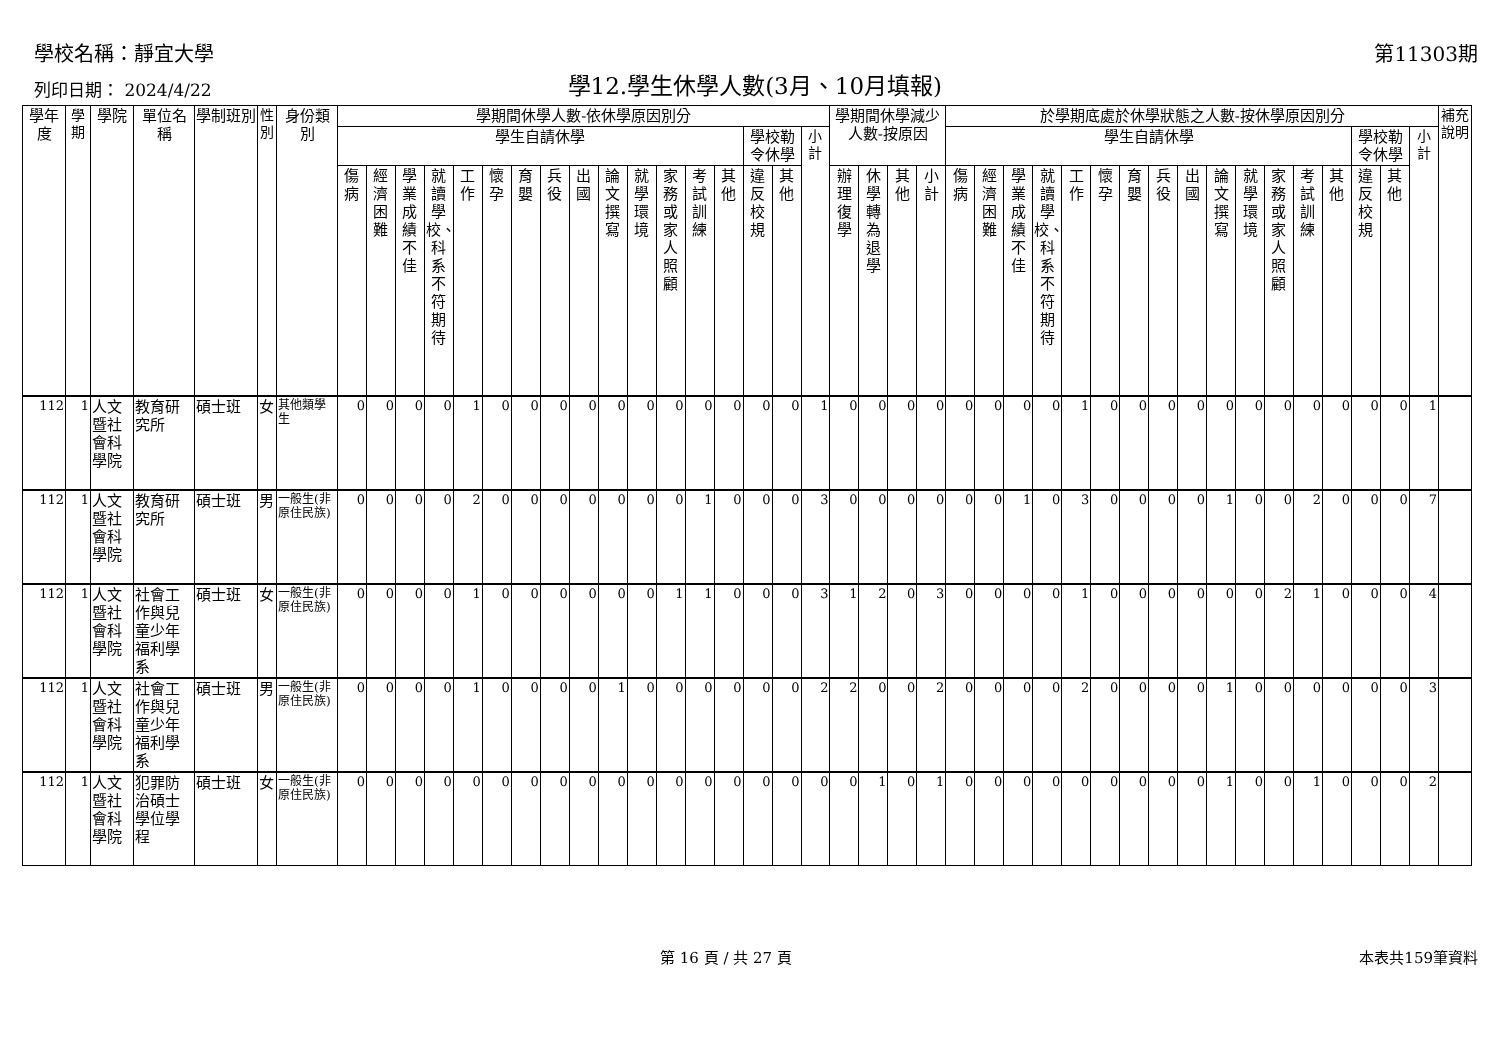學校名稱：靜宜大學 第11303期
列印日期： 2024/4/22 學12.學生休學人數(3月、10月填報)
| 學年度 | 學期 | 學院 | 單位名稱 | 學制班別 | 性別 | 身份類別 | 學期間休學人數-依休學原因別分 | | | | | | | | | | | | | | | | | 學期間休學減少人數-按原因 | | | | 於學期底處於休學狀態之人數-按休學原因別分 | | | | | | | | | | | | | | | | | 補充說明 |
| --- | --- | --- | --- | --- | --- | --- | --- | --- | --- | --- | --- | --- | --- | --- | --- | --- | --- | --- | --- | --- | --- | --- | --- | --- | --- | --- | --- | --- | --- | --- | --- | --- | --- | --- | --- | --- | --- | --- | --- | --- | --- | --- | --- | --- | --- |
| | | | | | | | 學生自請休學 | | | | | | | | | | | | | | 學校勒令休學 | | 小計 | | | | | 學生自請休學 | | | | | | | | | | | | | | 學校勒令休學 | | 小計 | |
| | | | | | | | 傷病 | 經濟困難 | 學業成績不佳 | 就讀學校、科系不符期待 | 工作 | 懷孕 | 育嬰 | 兵役 | 出國 | 論文撰寫 | 就學環境 | 家務或家人照顧 | 考試訓練 | 其他 | 違反校規 | 其他 | | 辦理復學 | 休學轉為退學 | 其他 | 小計 | 傷病 | 經濟困難 | 學業成績不佳 | 就讀學校、科系不符期待 | 工作 | 懷孕 | 育嬰 | 兵役 | 出國 | 論文撰寫 | 就學環境 | 家務或家人照顧 | 考試訓練 | 其他 | 違反校規 | 其他 | | |
| 112 | 1 | 人文暨社會科學院 | 教育研究所 | 碩士班 | 女 | 其他類學生 | 0 | 0 | 0 | 0 | 1 | 0 | 0 | 0 | 0 | 0 | 0 | 0 | 0 | 0 | 0 | 0 | 1 | 0 | 0 | 0 | 0 | 0 | 0 | 0 | 0 | 1 | 0 | 0 | 0 | 0 | 0 | 0 | 0 | 0 | 0 | 0 | 0 | 1 | |
| 112 | 1 | 人文暨社會科學院 | 教育研究所 | 碩士班 | 男 | 一般生(非原住民族) | 0 | 0 | 0 | 0 | 2 | 0 | 0 | 0 | 0 | 0 | 0 | 0 | 1 | 0 | 0 | 0 | 3 | 0 | 0 | 0 | 0 | 0 | 0 | 1 | 0 | 3 | 0 | 0 | 0 | 0 | 1 | 0 | 0 | 2 | 0 | 0 | 0 | 7 | |
| 112 | 1 | 人文暨社會科學院 | 社會工作與兒童少年福利學系 | 碩士班 | 女 | 一般生(非原住民族) | 0 | 0 | 0 | 0 | 1 | 0 | 0 | 0 | 0 | 0 | 0 | 1 | 1 | 0 | 0 | 0 | 3 | 1 | 2 | 0 | 3 | 0 | 0 | 0 | 0 | 1 | 0 | 0 | 0 | 0 | 0 | 0 | 2 | 1 | 0 | 0 | 0 | 4 | |
| 112 | 1 | 人文暨社會科學院 | 社會工作與兒童少年福利學系 | 碩士班 | 男 | 一般生(非原住民族) | 0 | 0 | 0 | 0 | 1 | 0 | 0 | 0 | 0 | 1 | 0 | 0 | 0 | 0 | 0 | 0 | 2 | 2 | 0 | 0 | 2 | 0 | 0 | 0 | 0 | 2 | 0 | 0 | 0 | 0 | 1 | 0 | 0 | 0 | 0 | 0 | 0 | 3 | |
| 112 | 1 | 人文暨社會科學院 | 犯罪防治碩士學位學程 | 碩士班 | 女 | 一般生(非原住民族) | 0 | 0 | 0 | 0 | 0 | 0 | 0 | 0 | 0 | 0 | 0 | 0 | 0 | 0 | 0 | 0 | 0 | 0 | 1 | 0 | 1 | 0 | 0 | 0 | 0 | 0 | 0 | 0 | 0 | 0 | 1 | 0 | 0 | 1 | 0 | 0 | 0 | 2 | |
第 16 頁 / 共 27 頁 本表共159筆資料